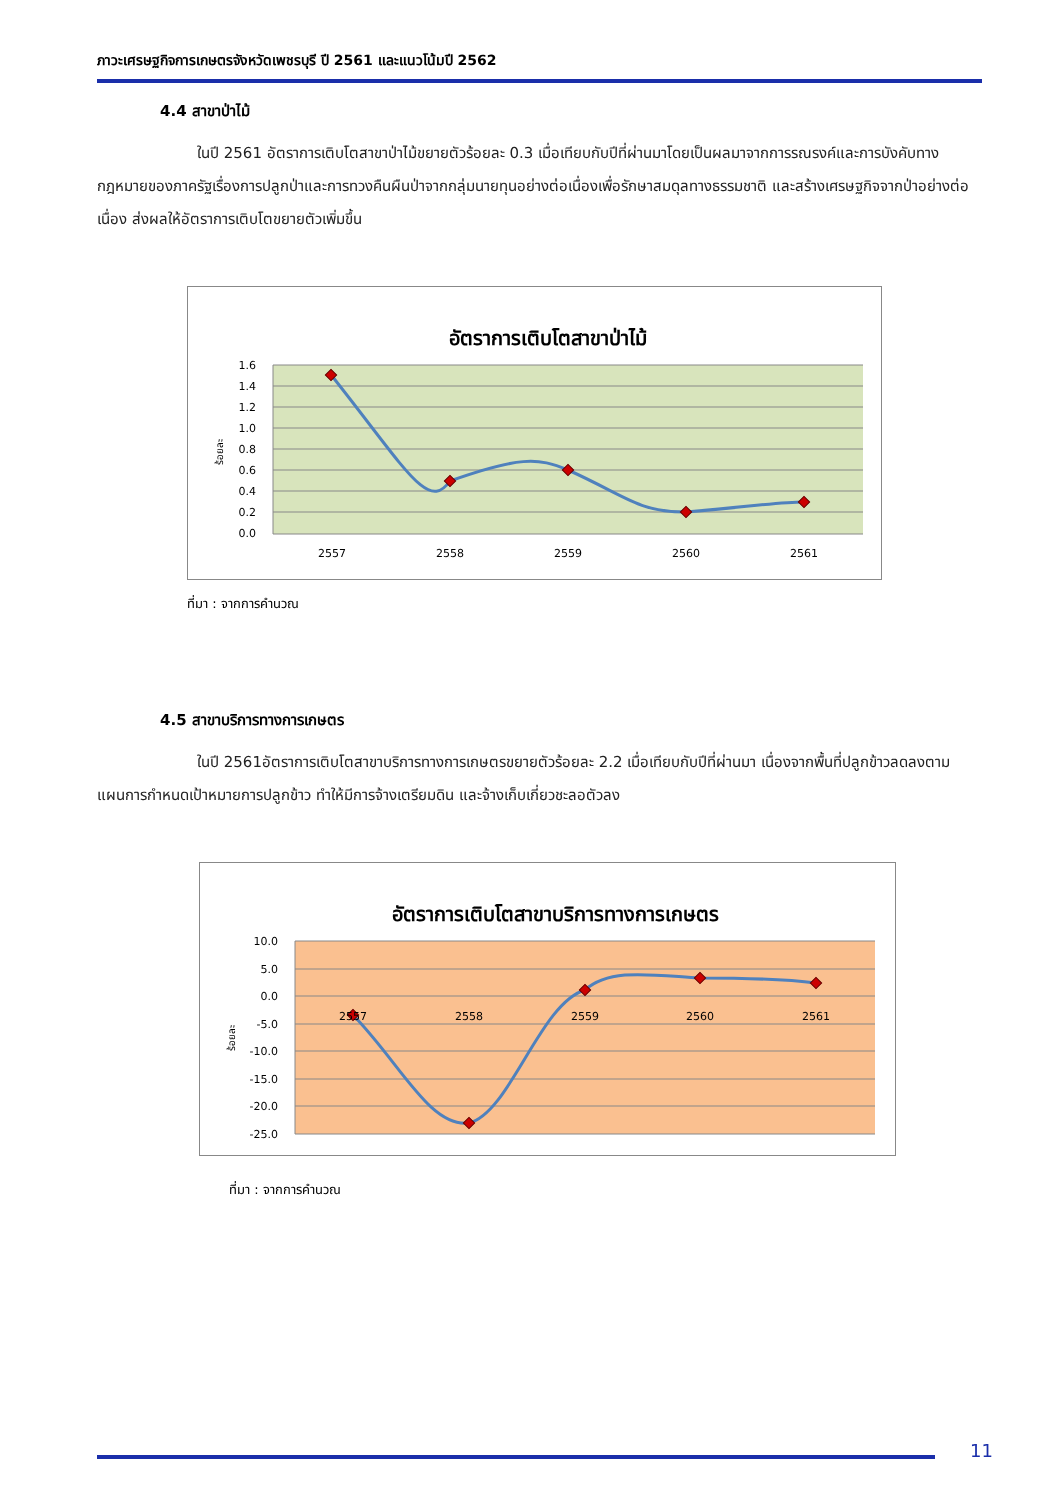ภาวะเศรษฐกิจการเกษตรจังหวัดเพชรบุรี ปี 2561 และแนวโน้มปี 2562
4.4 สาขาป่าไม้
ในปี 2561 อัตราการเติบโตสาขาป่าไม้ขยายตัวร้อยละ 0.3 เมื่อเทียบกับปีที่ผ่านมาโดยเป็นผลมาจากการรณรงค์และการบังคับทางกฎหมายของภาครัฐเรื่องการปลูกป่าและการทวงคืนผืนป่าจากกลุ่มนายทุนอย่างต่อเนื่องเพื่อรักษาสมดุลทางธรรมชาติ และสร้างเศรษฐกิจจากป่าอย่างต่อเนื่อง ส่งผลให้อัตราการเติบโตขยายตัวเพิ่มขึ้น
อัตราการเติบโตสาขาป่าไม้
1.6
1.4
1.2
1.0
0.8
0.6
0.4
0.2
0.0
ร้อยละ
2557
2558
2559
2560
2561
ที่มา : จากการคำนวณ
4.5 สาขาบริการทางการเกษตร
ในปี 2561อัตราการเติบโตสาขาบริการทางการเกษตรขยายตัวร้อยละ 2.2 เมื่อเทียบกับปีที่ผ่านมา เนื่องจากพื้นที่ปลูกข้าวลดลงตามแผนการกำหนดเป้าหมายการปลูกข้าว ทำให้มีการจ้างเตรียมดิน และจ้างเก็บเกี่ยวชะลอตัวลง
อัตราการเติบโตสาขาบริการทางการเกษตร
10.0
5.0
0.0
-5.0
-10.0
-15.0
-20.0
-25.0
ร้อยละ
2557
2558
2559
2560
2561
ที่มา : จากการคำนวณ
11